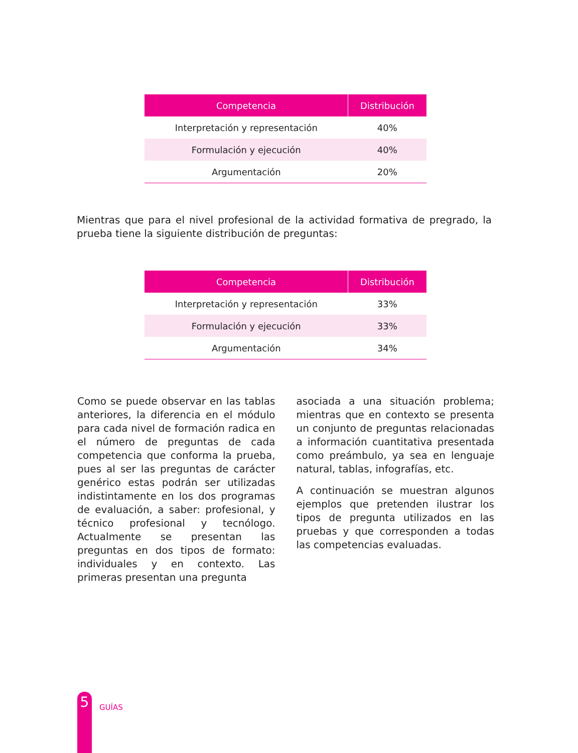| Competencia | Distribución |
| --- | --- |
| Interpretación y representación | 40% |
| Formulación y ejecución | 40% |
| Argumentación | 20% |
Mientras que para el nivel profesional de la actividad formativa de pregrado, la prueba tiene la siguiente distribución de preguntas:
| Competencia | Distribución |
| --- | --- |
| Interpretación y representación | 33% |
| Formulación y ejecución | 33% |
| Argumentación | 34% |
Como se puede observar en las tablas anteriores, la diferencia en el módulo para cada nivel de formación radica en el número de preguntas de cada competencia que conforma la prueba, pues al ser las preguntas de carácter genérico estas podrán ser utilizadas indistintamente en los dos programas de evaluación, a saber: profesional, y técnico profesional y tecnólogo. Actualmente se presentan las preguntas en dos tipos de formato: individuales y en contexto. Las primeras presentan una pregunta
asociada a una situación problema; mientras que en contexto se presenta un conjunto de preguntas relacionadas a información cuantitativa presentada como preámbulo, ya sea en lenguaje natural, tablas, infografías, etc.
A continuación se muestran algunos ejemplos que pretenden ilustrar los tipos de pregunta utilizados en las pruebas y que corresponden a todas las competencias evaluadas.
5
GUÍAS